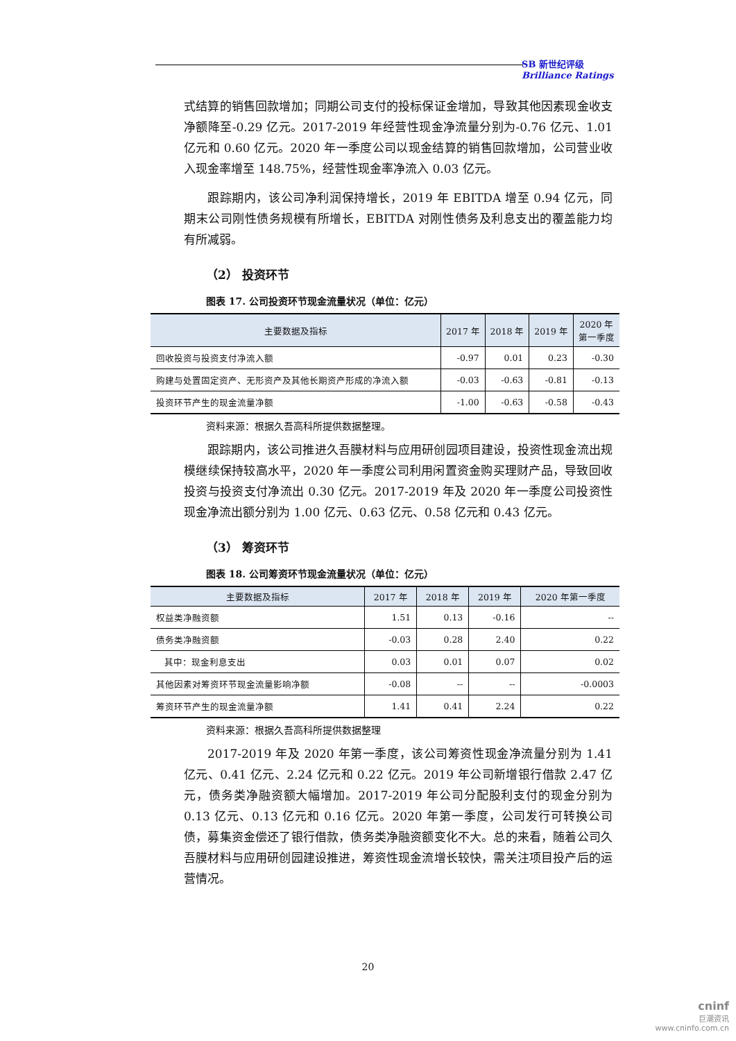SB 新世纪评级
Brilliance Ratings
式结算的销售回款增加；同期公司支付的投标保证金增加，导致其他因素现金收支净额降至-0.29 亿元。2017-2019 年经营性现金净流量分别为-0.76 亿元、1.01 亿元和 0.60 亿元。2020 年一季度公司以现金结算的销售回款增加，公司营业收入现金率增至 148.75%，经营性现金率净流入 0.03 亿元。
跟踪期内，该公司净利润保持增长，2019 年 EBITDA 增至 0.94 亿元，同期末公司刚性债务规模有所增长，EBITDA 对刚性债务及利息支出的覆盖能力均有所减弱。
（2） 投资环节
图表 17. 公司投资环节现金流量状况（单位：亿元）
| 主要数据及指标 | 2017 年 | 2018 年 | 2019 年 | 2020 年 第一季度 |
| --- | --- | --- | --- | --- |
| 回收投资与投资支付净流入额 | -0.97 | 0.01 | 0.23 | -0.30 |
| 购建与处置固定资产、无形资产及其他长期资产形成的净流入额 | -0.03 | -0.63 | -0.81 | -0.13 |
| 投资环节产生的现金流量净额 | -1.00 | -0.63 | -0.58 | -0.43 |
资料来源：根据久吾高科所提供数据整理。
跟踪期内，该公司推进久吾膜材料与应用研创园项目建设，投资性现金流出规模继续保持较高水平，2020 年一季度公司利用闲置资金购买理财产品，导致回收投资与投资支付净流出 0.30 亿元。2017-2019 年及 2020 年一季度公司投资性现金净流出额分别为 1.00 亿元、0.63 亿元、0.58 亿元和 0.43 亿元。
（3） 筹资环节
图表 18. 公司筹资环节现金流量状况（单位：亿元）
| 主要数据及指标 | 2017 年 | 2018 年 | 2019 年 | 2020 年第一季度 |
| --- | --- | --- | --- | --- |
| 权益类净融资额 | 1.51 | 0.13 | -0.16 | -- |
| 债务类净融资额 | -0.03 | 0.28 | 2.40 | 0.22 |
| 其中：现金利息支出 | 0.03 | 0.01 | 0.07 | 0.02 |
| 其他因素对筹资环节现金流量影响净额 | -0.08 | -- | -- | -0.0003 |
| 筹资环节产生的现金流量净额 | 1.41 | 0.41 | 2.24 | 0.22 |
资料来源：根据久吾高科所提供数据整理
2017-2019 年及 2020 年第一季度，该公司筹资性现金净流量分别为 1.41 亿元、0.41 亿元、2.24 亿元和 0.22 亿元。2019 年公司新增银行借款 2.47 亿元，债务类净融资额大幅增加。2017-2019 年公司分配股利支付的现金分别为 0.13 亿元、0.13 亿元和 0.16 亿元。2020 年第一季度，公司发行可转换公司债，募集资金偿还了银行借款，债务类净融资额变化不大。总的来看，随着公司久吾膜材料与应用研创园建设推进，筹资性现金流增长较快，需关注项目投产后的运营情况。
20
cninf
巨潮资讯
www.cninfo.com.cn